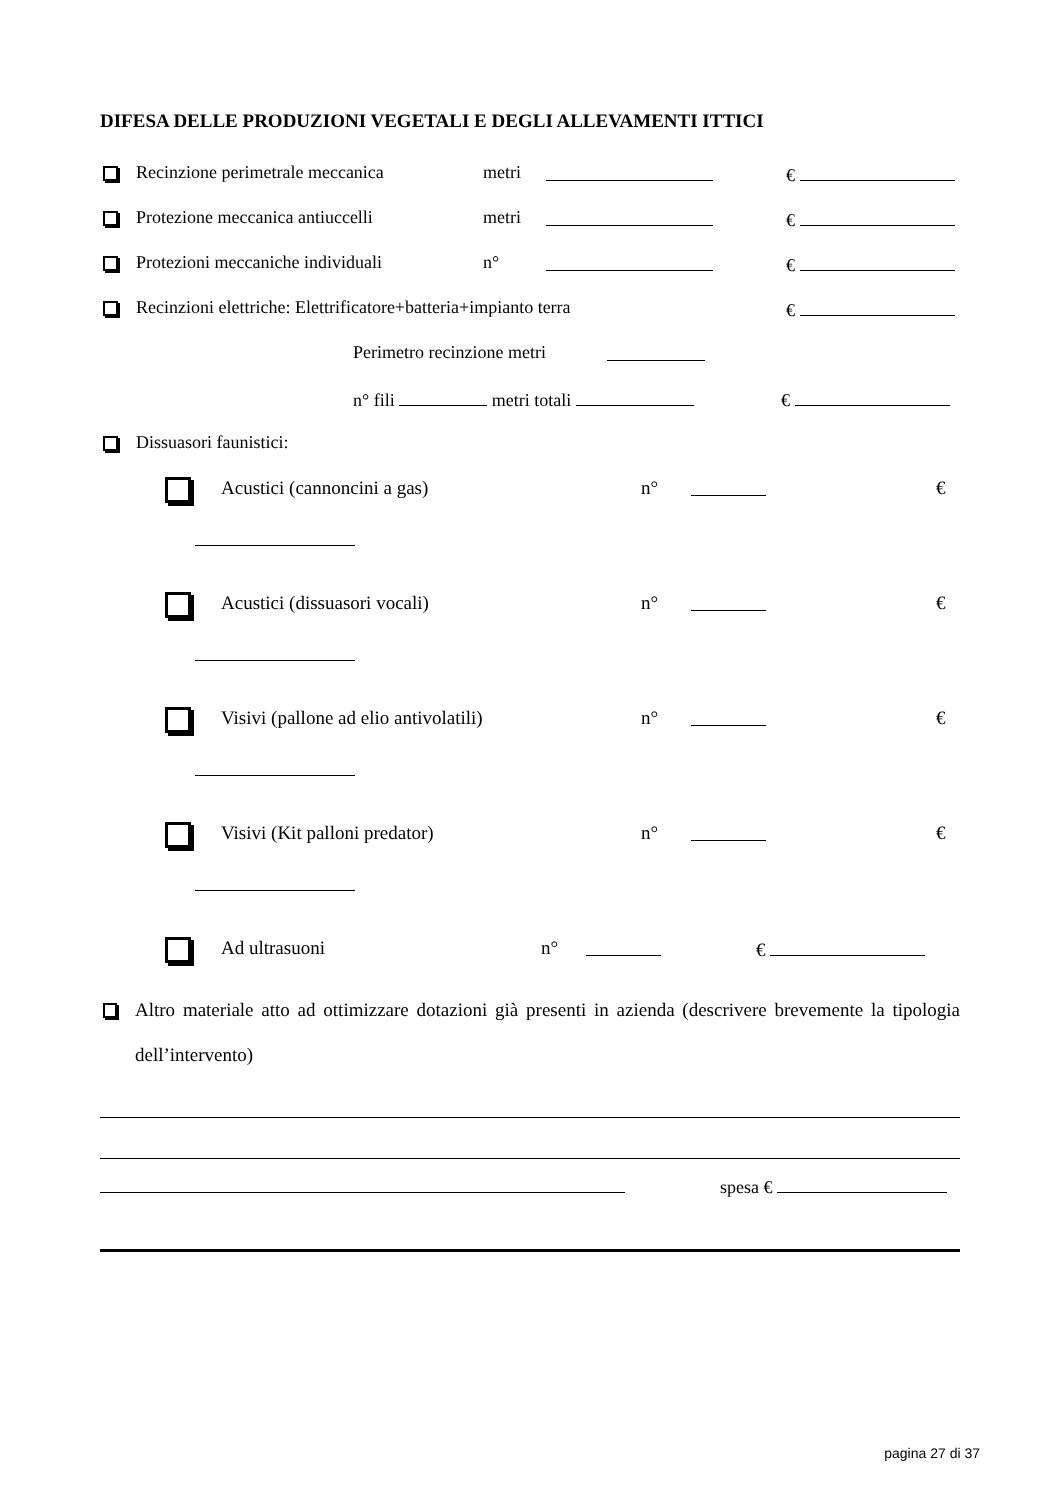DIFESA DELLE PRODUZIONI VEGETALI E DEGLI ALLEVAMENTI ITTICI
Recinzione perimetrale meccanica metri €
Protezione meccanica antiuccelli metri €
Protezioni meccaniche individuali n° €
Recinzioni elettriche: Elettrificatore+batteria+impianto terra €
Perimetro recinzione metri
n° fili metri totali €
Dissuasori faunistici:
Acustici (cannoncini a gas) n° €
Acustici (dissuasori vocali) n° €
Visivi (pallone ad elio antivolatili) n° €
Visivi (Kit palloni predator) n° €
Ad ultrasuoni n° €
Altro materiale atto ad ottimizzare dotazioni già presenti in azienda (descrivere brevemente la tipologia dell’intervento)
spesa €
pagina 27 di 37